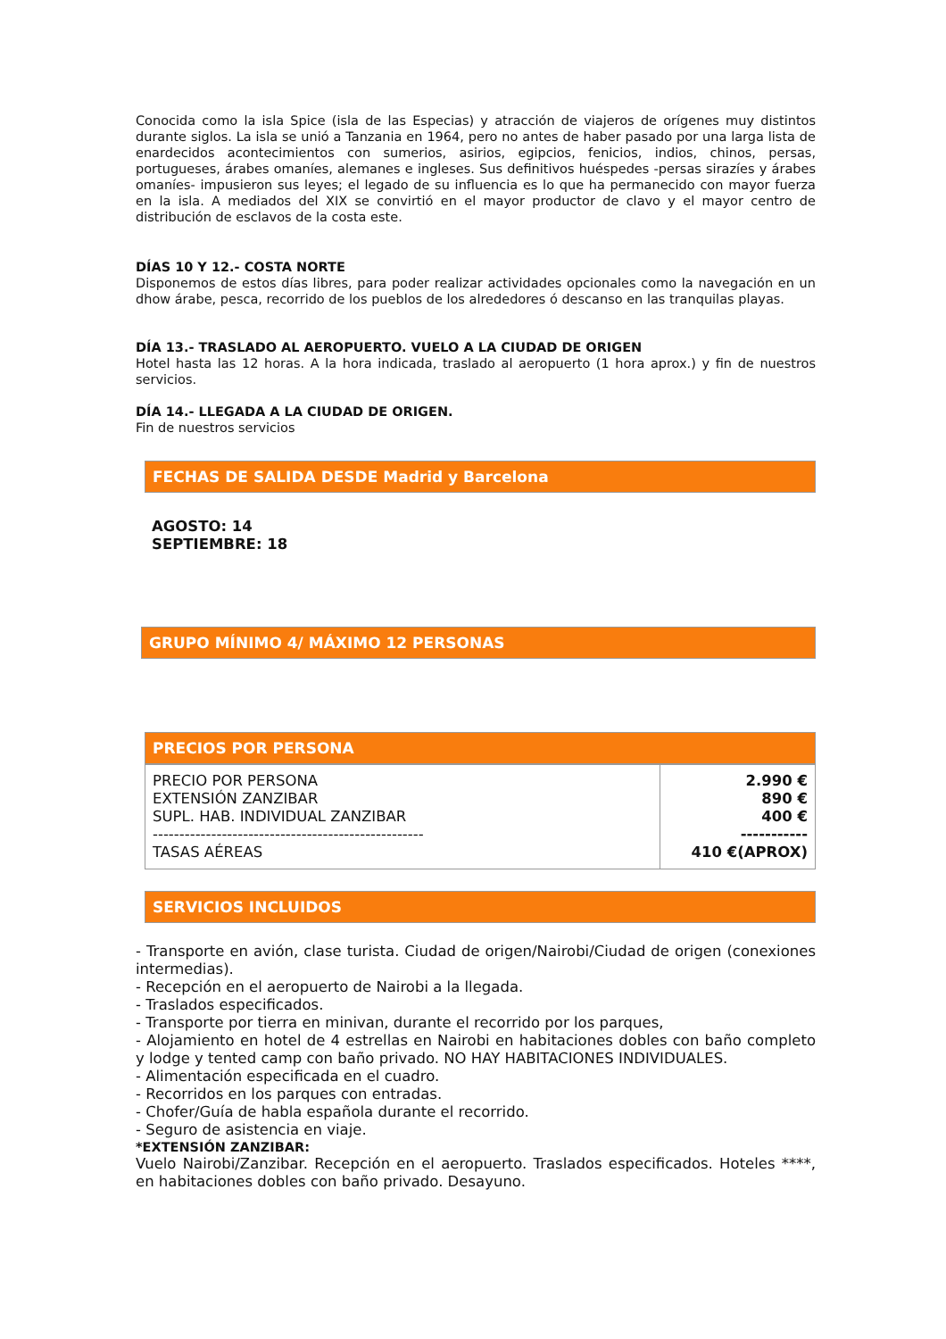Conocida como la isla Spice (isla de las Especias) y atracción de viajeros de orígenes muy distintos durante siglos. La isla se unió a Tanzania en 1964, pero no antes de haber pasado por una larga lista de enardecidos acontecimientos con sumerios, asirios, egipcios, fenicios, indios, chinos, persas, portugueses, árabes omaníes, alemanes e ingleses. Sus definitivos huéspedes -persas sirazíes y árabes omaníes- impusieron sus leyes; el legado de su influencia es lo que ha permanecido con mayor fuerza en la isla. A mediados del XIX se convirtió en el mayor productor de clavo y el mayor centro de distribución de esclavos de la costa este.
DÍAS 10 Y 12.- COSTA NORTE
Disponemos de estos días libres, para poder realizar actividades opcionales como la navegación en un dhow árabe, pesca, recorrido de los pueblos de los alrededores ó descanso en las tranquilas playas.
DÍA 13.- TRASLADO AL AEROPUERTO. VUELO A LA CIUDAD DE ORIGEN
Hotel hasta las 12 horas. A la hora indicada, traslado al aeropuerto (1 hora aprox.) y fin de nuestros servicios.
DÍA 14.- LLEGADA A LA CIUDAD DE ORIGEN.
Fin de nuestros servicios
FECHAS DE SALIDA DESDE Madrid y Barcelona
AGOSTO: 14
SEPTIEMBRE: 18
GRUPO MÍNIMO 4/ MÁXIMO 12 PERSONAS
PRECIOS POR PERSONA
| PRECIO POR PERSONA EXTENSIÓN ZANZIBAR SUPL. HAB. INDIVIDUAL ZANZIBAR --------------------------------------------------- TASAS AÉREAS | 2.990 € 890 € 400 € ----------- 410 €(APROX) |
SERVICIOS INCLUIDOS
- Transporte en avión, clase turista. Ciudad de origen/Nairobi/Ciudad de origen (conexiones intermedias).
- Recepción en el aeropuerto de Nairobi a la llegada.
- Traslados especificados.
- Transporte por tierra en minivan, durante el recorrido por los parques,
- Alojamiento en hotel de 4 estrellas en Nairobi en habitaciones dobles con baño completo y lodge y tented camp con baño privado. NO HAY HABITACIONES INDIVIDUALES.
- Alimentación especificada en el cuadro.
- Recorridos en los parques con entradas.
- Chofer/Guía de habla española durante el recorrido.
- Seguro de asistencia en viaje.
*EXTENSIÓN ZANZIBAR:
Vuelo Nairobi/Zanzibar. Recepción en el aeropuerto. Traslados especificados. Hoteles ****, en habitaciones dobles con baño privado. Desayuno.